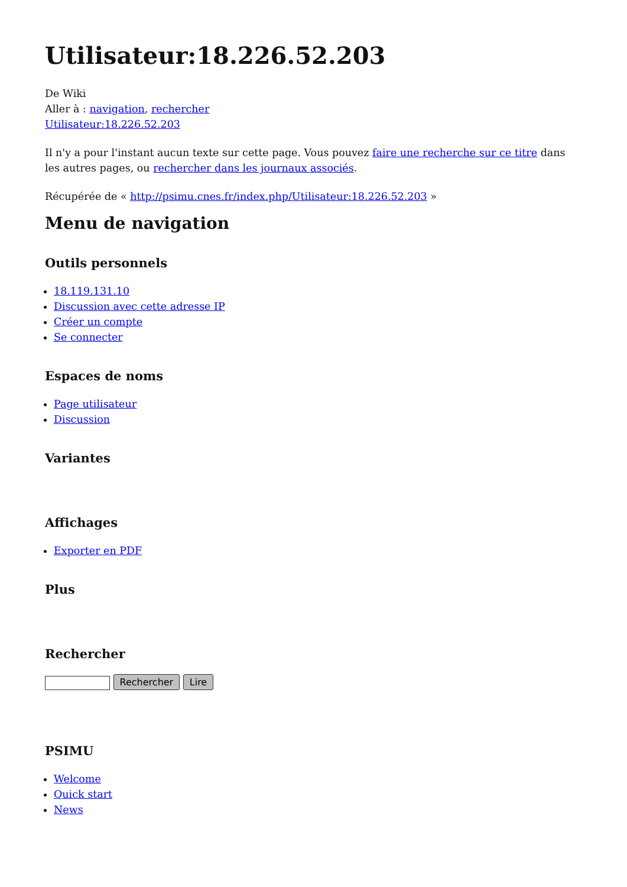Utilisateur:18.226.52.203
De Wiki
Aller à : navigation, rechercher
Utilisateur:18.226.52.203
Il n'y a pour l'instant aucun texte sur cette page. Vous pouvez faire une recherche sur ce titre dans les autres pages, ou rechercher dans les journaux associés.
Récupérée de « http://psimu.cnes.fr/index.php/Utilisateur:18.226.52.203 »
Menu de navigation
Outils personnels
18.119.131.10
Discussion avec cette adresse IP
Créer un compte
Se connecter
Espaces de noms
Page utilisateur
Discussion
Variantes
Affichages
Exporter en PDF
Plus
Rechercher
Rechercher Lire
PSIMU
Welcome
Quick start
News